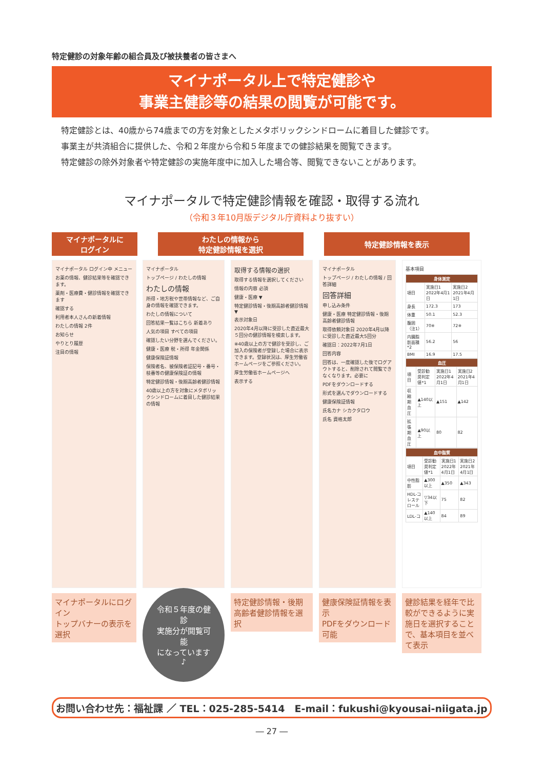特定健診の対象年齢の組合員及び被扶養者の皆さまへ
マイナポータル上で特定健診や
事業主健診等の結果の閲覧が可能です。
特定健診とは、40歳から74歳までの方を対象としたメタボリックシンドロームに着目した健診です。
事業主が共済組合に提供した、令和２年度から令和５年度までの健診結果を閲覧できます。
特定健診の除外対象者や特定健診の実施年度中に加入した場合等、閲覧できないことがあります。
マイナポータルで特定健診情報を確認・取得する流れ
（令和３年10月版デジタル庁資料より抜すい）
マイナポータルに
ログイン
わたしの情報から
特定健診情報を選択
特定健診情報を表示
マイナポータル ログイン中 メニュー
お薬の情報、健診結果等を確認できます。
薬剤・医療費・健診情報を確認できます
確認する
利用者本人さんの新着情報
わたしの情報 2件
お知らせ
やりとり履歴
注目の情報
マイナポータルにログイン
トップバナーの表示を選択
マイナポータル
トップページ / わたしの情報
わたしの情報
所得・地方税や世帯情報など、ご自身の情報を確認できます。
わたしの情報について
回答結果一覧はこちら 新着あり
人気の項目 すべての項目
確認したい分野を選んでください。
健康・医療 税・所得 年金関係
健康保険証情報
保険者名、被保険者証記号・番号・枝番等の健康保険証の情報
特定健診情報・後期高齢者健診情報
40歳以上の方を対象にメタボリックシンドロームに着目した健診結果の情報
令和５年度の健診
実施分が閲覧可能
になっています♪
取得する情報の選択
取得する情報を選択してください
情報の内容 必須
健康・医療 ▼
特定健診情報・後期高齢者健診情報 ▼
表示対象日
2020年4月以降に受診した直近最大５回分の健診情報を検索します。
※40歳以上の方で健診を受診し、ご加入の保険者が登録した場合に表示できます。登録状況は、厚生労働省ホームページをご参照ください。
厚生労働省ホームページへ
表示する
特定健診情報・後期
高齢者健診情報を選択
マイナポータル
トップページ / わたしの情報 / 回答詳細
回答詳細
申し込み条件
健康・医療 特定健診情報・後期高齢者健診情報
取得依頼対象日 2020年4月以降に受診した直近最大5回分
確認日：2022年7月1日
回答内容
回答は、一度確認した後でログアウトすると、削除されて閲覧できなくなります。必要に
PDFをダウンロードする
形式を選んでダウンロードする
健康保険証情報
氏名カナ シカクタロウ
氏名 資格太郎
健康保険証情報を表示
PDFをダウンロード可能
基本項目
| 身体測定 | | |
| --- | --- | --- |
| 項目 | 実施日1 2022年4月1日 | 実施日2 2021年4月1日 |
| 身長 | 172.3 | 173 |
| 体重 | 50.1 | 52.3 |
| 腹囲（注1） | 70※ | 72※ |
| 内臓脂肪面積*2 | 56.2 | 56 |
| BMI | 16.9 | 17.5 |
| 血圧 | | | |
| --- | --- | --- | --- |
| 項目 | 受診勧奨判定値*1 | 実施日1 2022年4月1日 | 実施日2 2021年4月1日 |
| 収縮期血圧 | ▲140以上 | ▲151 | ▲142 |
| 拡張期血圧 | ▲90以上 | 80 | 82 |
| 血中脂質 | | | |
| --- | --- | --- | --- |
| 項目 | 受診勧奨判定値*1 | 実施日1 2022年4月1日 | 実施日2 2021年4月1日 |
| 中性脂肪 | ▲300以上 | ▲350 | ▲343 |
| HDL-コレステロール | ▽34以下 | 75 | 82 |
| LDL-コ | ▲140以上 | 84 | 89 |
健診結果を経年で比較ができるように実施日を選択することで、基本項目を並べて表示
お問い合わせ先：福祉課 ／ TEL：025-285-5414　E-mail：fukushi@kyousai-niigata.jp
― 27 ―